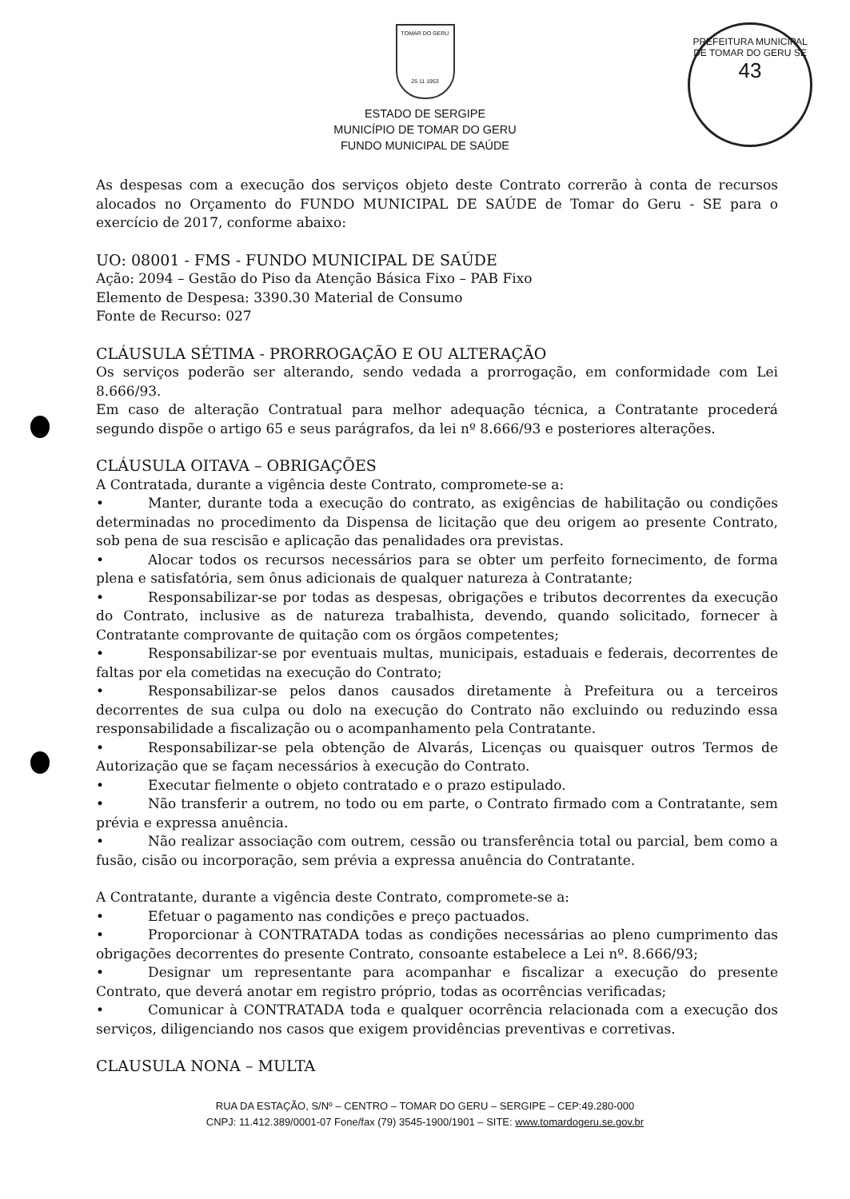PREFEITURA MUNICIPAL DE TOMAR DO GERU SE
43
TOMAR DO GERU
25 11 1953
ESTADO DE SERGIPE
MUNICÍPIO DE TOMAR DO GERU
FUNDO MUNICIPAL DE SAÚDE
As despesas com a execução dos serviços objeto deste Contrato correrão à conta de recursos alocados no Orçamento do FUNDO MUNICIPAL DE SAÚDE de Tomar do Geru - SE para o exercício de 2017, conforme abaixo:
UO: 08001 - FMS - FUNDO MUNICIPAL DE SAÚDE
Ação: 2094 – Gestão do Piso da Atenção Básica Fixo – PAB Fixo
Elemento de Despesa: 3390.30 Material de Consumo
Fonte de Recurso: 027
CLÁUSULA SÉTIMA - PRORROGAÇÃO E OU ALTERAÇÃO
Os serviços poderão ser alterando, sendo vedada a prorrogação, em conformidade com Lei 8.666/93.
Em caso de alteração Contratual para melhor adequação técnica, a Contratante procederá segundo dispõe o artigo 65 e seus parágrafos, da lei nº 8.666/93 e posteriores alterações.
CLÁUSULA OITAVA – OBRIGAÇÕES
A Contratada, durante a vigência deste Contrato, compromete-se a:
• Manter, durante toda a execução do contrato, as exigências de habilitação ou condições determinadas no procedimento da Dispensa de licitação que deu origem ao presente Contrato, sob pena de sua rescisão e aplicação das penalidades ora previstas.
• Alocar todos os recursos necessários para se obter um perfeito fornecimento, de forma plena e satisfatória, sem ônus adicionais de qualquer natureza à Contratante;
• Responsabilizar-se por todas as despesas, obrigações e tributos decorrentes da execução do Contrato, inclusive as de natureza trabalhista, devendo, quando solicitado, fornecer à Contratante comprovante de quitação com os órgãos competentes;
• Responsabilizar-se por eventuais multas, municipais, estaduais e federais, decorrentes de faltas por ela cometidas na execução do Contrato;
• Responsabilizar-se pelos danos causados diretamente à Prefeitura ou a terceiros decorrentes de sua culpa ou dolo na execução do Contrato não excluindo ou reduzindo essa responsabilidade a fiscalização ou o acompanhamento pela Contratante.
• Responsabilizar-se pela obtenção de Alvarás, Licenças ou quaisquer outros Termos de Autorização que se façam necessários à execução do Contrato.
• Executar fielmente o objeto contratado e o prazo estipulado.
• Não transferir a outrem, no todo ou em parte, o Contrato firmado com a Contratante, sem prévia e expressa anuência.
• Não realizar associação com outrem, cessão ou transferência total ou parcial, bem como a fusão, cisão ou incorporação, sem prévia a expressa anuência do Contratante.
A Contratante, durante a vigência deste Contrato, compromete-se a:
• Efetuar o pagamento nas condições e preço pactuados.
• Proporcionar à CONTRATADA todas as condições necessárias ao pleno cumprimento das obrigações decorrentes do presente Contrato, consoante estabelece a Lei nº. 8.666/93;
• Designar um representante para acompanhar e fiscalizar a execução do presente Contrato, que deverá anotar em registro próprio, todas as ocorrências verificadas;
• Comunicar à CONTRATADA toda e qualquer ocorrência relacionada com a execução dos serviços, diligenciando nos casos que exigem providências preventivas e corretivas.
CLAUSULA NONA – MULTA
RUA DA ESTAÇÃO, S/Nº – CENTRO – TOMAR DO GERU – SERGIPE – CEP:49.280-000
CNPJ: 11.412.389/0001-07 Fone/fax (79) 3545-1900/1901 – SITE: www.tomardogeru.se.gov.br